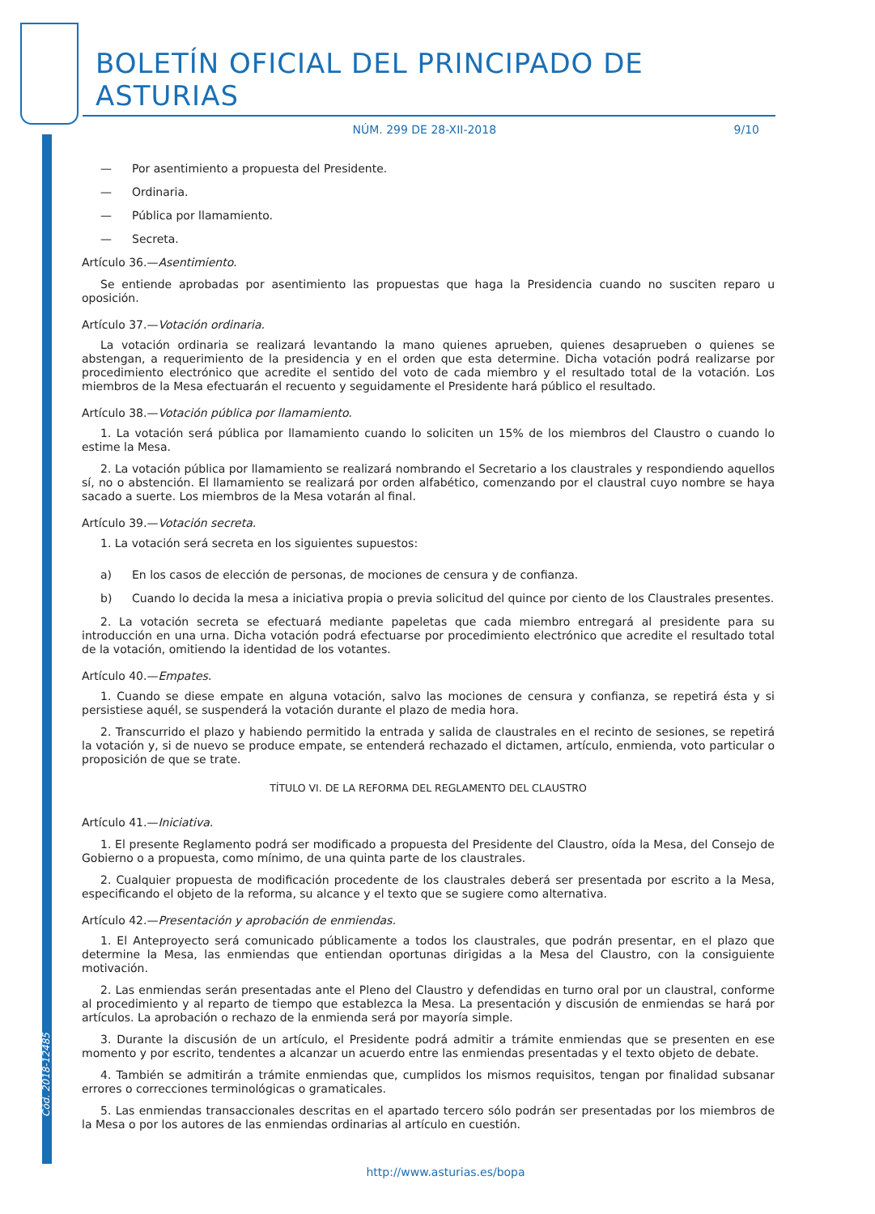Cód. 2018-12485
BOLETÍN OFICIAL DEL PRINCIPADO DE ASTURIAS
NÚM. 299 DE 28-XII-2018 9/10
— Por asentimiento a propuesta del Presidente.
— Ordinaria.
— Pública por llamamiento.
— Secreta.
Artículo 36.—Asentimiento.
Se entiende aprobadas por asentimiento las propuestas que haga la Presidencia cuando no susciten reparo u oposición.
Artículo 37.—Votación ordinaria.
La votación ordinaria se realizará levantando la mano quienes aprueben, quienes desaprueben o quienes se abstengan, a requerimiento de la presidencia y en el orden que esta determine. Dicha votación podrá realizarse por procedimiento electrónico que acredite el sentido del voto de cada miembro y el resultado total de la votación. Los miembros de la Mesa efectuarán el recuento y seguidamente el Presidente hará público el resultado.
Artículo 38.—Votación pública por llamamiento.
1. La votación será pública por llamamiento cuando lo soliciten un 15% de los miembros del Claustro o cuando lo estime la Mesa.
2. La votación pública por llamamiento se realizará nombrando el Secretario a los claustrales y respondiendo aquellos sí, no o abstención. El llamamiento se realizará por orden alfabético, comenzando por el claustral cuyo nombre se haya sacado a suerte. Los miembros de la Mesa votarán al final.
Artículo 39.—Votación secreta.
1. La votación será secreta en los siguientes supuestos:
a) En los casos de elección de personas, de mociones de censura y de confianza.
b) Cuando lo decida la mesa a iniciativa propia o previa solicitud del quince por ciento de los Claustrales presentes.
2. La votación secreta se efectuará mediante papeletas que cada miembro entregará al presidente para su introducción en una urna. Dicha votación podrá efectuarse por procedimiento electrónico que acredite el resultado total de la votación, omitiendo la identidad de los votantes.
Artículo 40.—Empates.
1. Cuando se diese empate en alguna votación, salvo las mociones de censura y confianza, se repetirá ésta y si persistiese aquél, se suspenderá la votación durante el plazo de media hora.
2. Transcurrido el plazo y habiendo permitido la entrada y salida de claustrales en el recinto de sesiones, se repetirá la votación y, si de nuevo se produce empate, se entenderá rechazado el dictamen, artículo, enmienda, voto particular o proposición de que se trate.
TÍTULO VI. DE LA REFORMA DEL REGLAMENTO DEL CLAUSTRO
Artículo 41.—Iniciativa.
1. El presente Reglamento podrá ser modificado a propuesta del Presidente del Claustro, oída la Mesa, del Consejo de Gobierno o a propuesta, como mínimo, de una quinta parte de los claustrales.
2. Cualquier propuesta de modificación procedente de los claustrales deberá ser presentada por escrito a la Mesa, especificando el objeto de la reforma, su alcance y el texto que se sugiere como alternativa.
Artículo 42.—Presentación y aprobación de enmiendas.
1. El Anteproyecto será comunicado públicamente a todos los claustrales, que podrán presentar, en el plazo que determine la Mesa, las enmiendas que entiendan oportunas dirigidas a la Mesa del Claustro, con la consiguiente motivación.
2. Las enmiendas serán presentadas ante el Pleno del Claustro y defendidas en turno oral por un claustral, conforme al procedimiento y al reparto de tiempo que establezca la Mesa. La presentación y discusión de enmiendas se hará por artículos. La aprobación o rechazo de la enmienda será por mayoría simple.
3. Durante la discusión de un artículo, el Presidente podrá admitir a trámite enmiendas que se presenten en ese momento y por escrito, tendentes a alcanzar un acuerdo entre las enmiendas presentadas y el texto objeto de debate.
4. También se admitirán a trámite enmiendas que, cumplidos los mismos requisitos, tengan por finalidad subsanar errores o correcciones terminológicas o gramaticales.
5. Las enmiendas transaccionales descritas en el apartado tercero sólo podrán ser presentadas por los miembros de la Mesa o por los autores de las enmiendas ordinarias al artículo en cuestión.
http://www.asturias.es/bopa